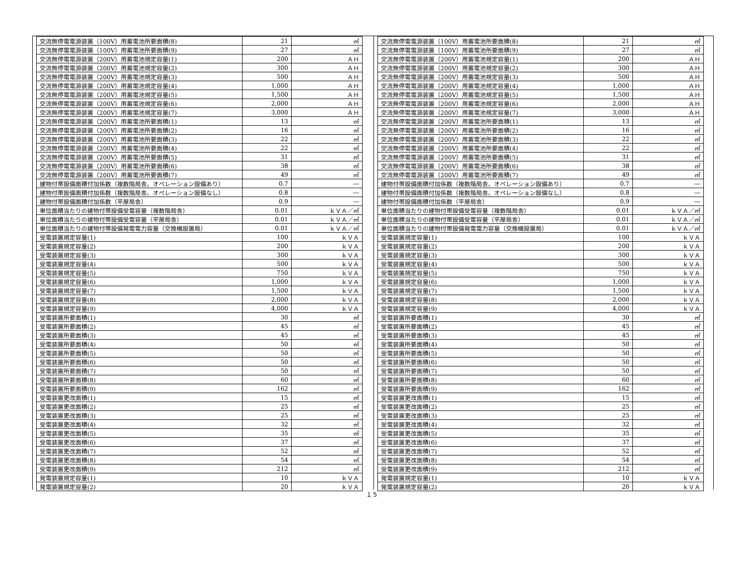| 交流無停電電源装置（100V）用蓄電池所要面積(8) | 21 | ㎡ |
| 交流無停電電源装置（100V）用蓄電池所要面積(9) | 27 | ㎡ |
| 交流無停電電源装置（200V）用蓄電池規定容量(1) | 200 | ＡＨ |
| 交流無停電電源装置（200V）用蓄電池規定容量(2) | 300 | ＡＨ |
| 交流無停電電源装置（200V）用蓄電池規定容量(3) | 500 | ＡＨ |
| 交流無停電電源装置（200V）用蓄電池規定容量(4) | 1,000 | ＡＨ |
| 交流無停電電源装置（200V）用蓄電池規定容量(5) | 1,500 | ＡＨ |
| 交流無停電電源装置（200V）用蓄電池規定容量(6) | 2,000 | ＡＨ |
| 交流無停電電源装置（200V）用蓄電池規定容量(7) | 3,000 | ＡＨ |
| 交流無停電電源装置（200V）用蓄電池所要面積(1) | 13 | ㎡ |
| 交流無停電電源装置（200V）用蓄電池所要面積(2) | 16 | ㎡ |
| 交流無停電電源装置（200V）用蓄電池所要面積(3) | 22 | ㎡ |
| 交流無停電電源装置（200V）用蓄電池所要面積(4) | 22 | ㎡ |
| 交流無停電電源装置（200V）用蓄電池所要面積(5) | 31 | ㎡ |
| 交流無停電電源装置（200V）用蓄電池所要面積(6) | 38 | ㎡ |
| 交流無停電電源装置（200V）用蓄電池所要面積(7) | 49 | ㎡ |
| 建物付帯設備面積付加係数（複数階局舎、オペレーション設備あり） | 0.7 | ― |
| 建物付帯設備面積付加係数（複数階局舎、オペレーション設備なし） | 0.8 | ― |
| 建物付帯設備面積付加係数（平屋局舎） | 0.9 | ― |
| 単位面積当たりの建物付帯設備受電容量（複数階局舎） | 0.01 | ｋＶＡ／㎡ |
| 単位面積当たりの建物付帯設備受電容量（平屋局舎） | 0.01 | ｋＶＡ／㎡ |
| 単位面積当たりの建物付帯設備発電電力容量（交換機設置局） | 0.01 | ｋＶＡ／㎡ |
| 受電装置規定容量(1) | 100 | ｋＶＡ |
| 受電装置規定容量(2) | 200 | ｋＶＡ |
| 受電装置規定容量(3) | 300 | ｋＶＡ |
| 受電装置規定容量(4) | 500 | ｋＶＡ |
| 受電装置規定容量(5) | 750 | ｋＶＡ |
| 受電装置規定容量(6) | 1,000 | ｋＶＡ |
| 受電装置規定容量(7) | 1,500 | ｋＶＡ |
| 受電装置規定容量(8) | 2,000 | ｋＶＡ |
| 受電装置規定容量(9) | 4,000 | ｋＶＡ |
| 受電装置所要面積(1) | 30 | ㎡ |
| 受電装置所要面積(2) | 45 | ㎡ |
| 受電装置所要面積(3) | 45 | ㎡ |
| 受電装置所要面積(4) | 50 | ㎡ |
| 受電装置所要面積(5) | 50 | ㎡ |
| 受電装置所要面積(6) | 50 | ㎡ |
| 受電装置所要面積(7) | 50 | ㎡ |
| 受電装置所要面積(8) | 60 | ㎡ |
| 受電装置所要面積(9) | 162 | ㎡ |
| 受電装置更改面積(1) | 15 | ㎡ |
| 受電装置更改面積(2) | 25 | ㎡ |
| 受電装置更改面積(3) | 25 | ㎡ |
| 受電装置更改面積(4) | 32 | ㎡ |
| 受電装置更改面積(5) | 35 | ㎡ |
| 受電装置更改面積(6) | 37 | ㎡ |
| 受電装置更改面積(7) | 52 | ㎡ |
| 受電装置更改面積(8) | 54 | ㎡ |
| 受電装置更改面積(9) | 212 | ㎡ |
| 発電装置規定容量(1) | 10 | ｋＶＡ |
| 発電装置規定容量(2) | 20 | ｋＶＡ |
| 交流無停電電源装置（100V）用蓄電池所要面積(8) | 21 | ㎡ |
| 交流無停電電源装置（100V）用蓄電池所要面積(9) | 27 | ㎡ |
| 交流無停電電源装置（200V）用蓄電池規定容量(1) | 200 | ＡＨ |
| 交流無停電電源装置（200V）用蓄電池規定容量(2) | 300 | ＡＨ |
| 交流無停電電源装置（200V）用蓄電池規定容量(3) | 500 | ＡＨ |
| 交流無停電電源装置（200V）用蓄電池規定容量(4) | 1,000 | ＡＨ |
| 交流無停電電源装置（200V）用蓄電池規定容量(5) | 1,500 | ＡＨ |
| 交流無停電電源装置（200V）用蓄電池規定容量(6) | 2,000 | ＡＨ |
| 交流無停電電源装置（200V）用蓄電池規定容量(7) | 3,000 | ＡＨ |
| 交流無停電電源装置（200V）用蓄電池所要面積(1) | 13 | ㎡ |
| 交流無停電電源装置（200V）用蓄電池所要面積(2) | 16 | ㎡ |
| 交流無停電電源装置（200V）用蓄電池所要面積(3) | 22 | ㎡ |
| 交流無停電電源装置（200V）用蓄電池所要面積(4) | 22 | ㎡ |
| 交流無停電電源装置（200V）用蓄電池所要面積(5) | 31 | ㎡ |
| 交流無停電電源装置（200V）用蓄電池所要面積(6) | 38 | ㎡ |
| 交流無停電電源装置（200V）用蓄電池所要面積(7) | 49 | ㎡ |
| 建物付帯設備面積付加係数（複数階局舎、オペレーション設備あり） | 0.7 | ― |
| 建物付帯設備面積付加係数（複数階局舎、オペレーション設備なし） | 0.8 | ― |
| 建物付帯設備面積付加係数（平屋局舎） | 0.9 | ― |
| 単位面積当たりの建物付帯設備受電容量（複数階局舎） | 0.01 | ｋＶＡ／㎡ |
| 単位面積当たりの建物付帯設備受電容量（平屋局舎） | 0.01 | ｋＶＡ／㎡ |
| 単位面積当たりの建物付帯設備発電電力容量（交換機設置局） | 0.01 | ｋＶＡ／㎡ |
| 受電装置規定容量(1) | 100 | ｋＶＡ |
| 受電装置規定容量(2) | 200 | ｋＶＡ |
| 受電装置規定容量(3) | 300 | ｋＶＡ |
| 受電装置規定容量(4) | 500 | ｋＶＡ |
| 受電装置規定容量(5) | 750 | ｋＶＡ |
| 受電装置規定容量(6) | 1,000 | ｋＶＡ |
| 受電装置規定容量(7) | 1,500 | ｋＶＡ |
| 受電装置規定容量(8) | 2,000 | ｋＶＡ |
| 受電装置規定容量(9) | 4,000 | ｋＶＡ |
| 受電装置所要面積(1) | 30 | ㎡ |
| 受電装置所要面積(2) | 45 | ㎡ |
| 受電装置所要面積(3) | 45 | ㎡ |
| 受電装置所要面積(4) | 50 | ㎡ |
| 受電装置所要面積(5) | 50 | ㎡ |
| 受電装置所要面積(6) | 50 | ㎡ |
| 受電装置所要面積(7) | 50 | ㎡ |
| 受電装置所要面積(8) | 60 | ㎡ |
| 受電装置所要面積(9) | 162 | ㎡ |
| 受電装置更改面積(1) | 15 | ㎡ |
| 受電装置更改面積(2) | 25 | ㎡ |
| 受電装置更改面積(3) | 25 | ㎡ |
| 受電装置更改面積(4) | 32 | ㎡ |
| 受電装置更改面積(5) | 35 | ㎡ |
| 受電装置更改面積(6) | 37 | ㎡ |
| 受電装置更改面積(7) | 52 | ㎡ |
| 受電装置更改面積(8) | 54 | ㎡ |
| 受電装置更改面積(9) | 212 | ㎡ |
| 発電装置規定容量(1) | 10 | ｋＶＡ |
| 発電装置規定容量(2) | 20 | ｋＶＡ |
１５